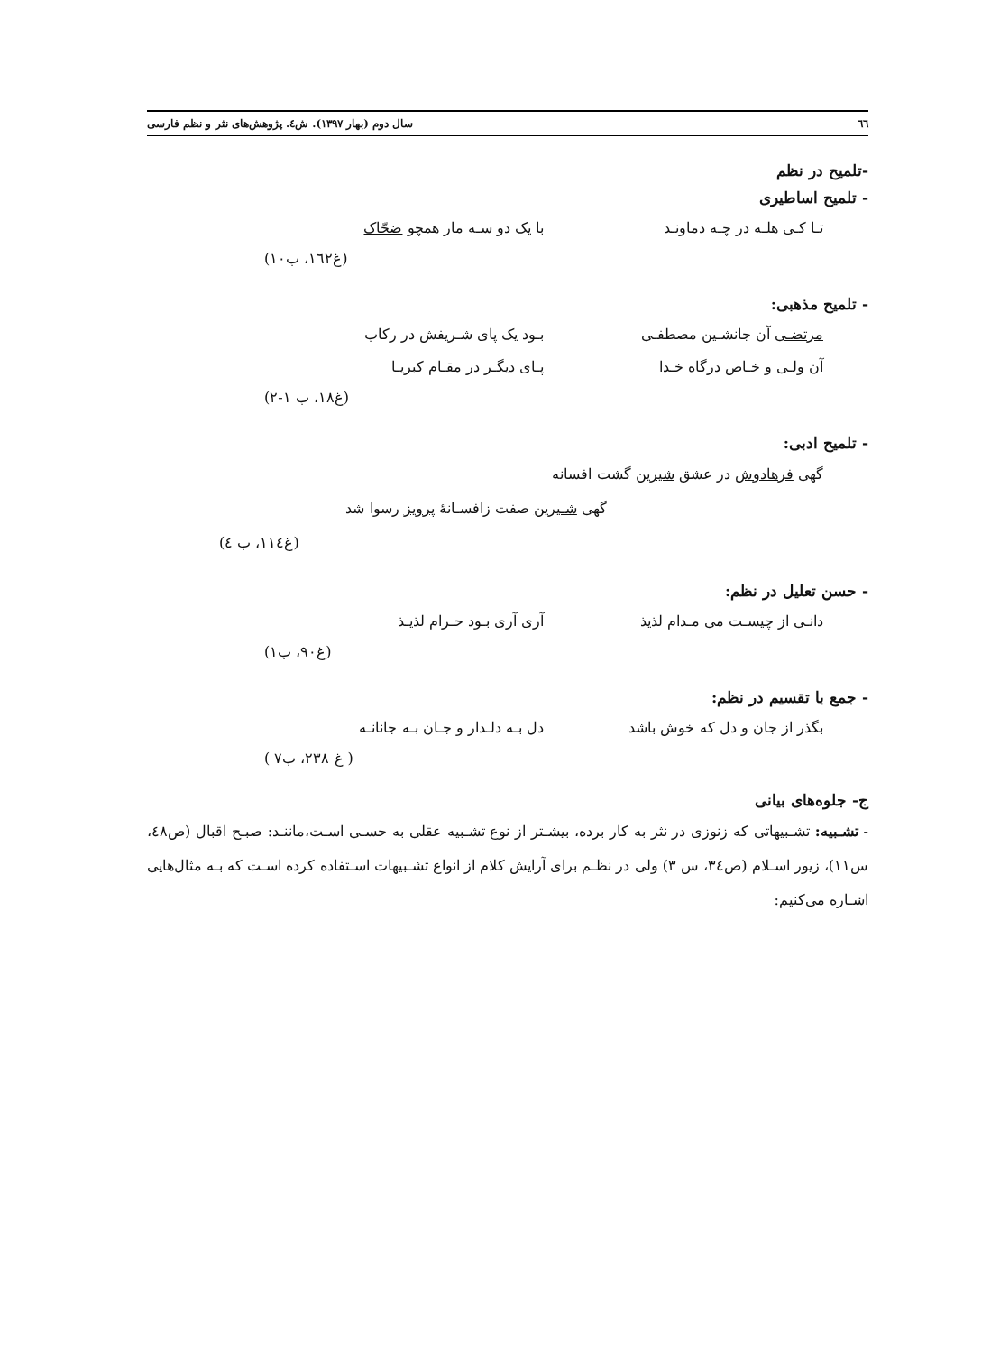٦٦ سال دوم (بهار ۱۳۹۷). ش٤. پژوهش‌های نثر و نظم فارسی
-تلمیح در نظم
- تلمیح اساطیری
تـا کـی هلـه در چـه دماونـد با یک دو سـه مار همچو ضحّاک
(غ۱٦۲، ب۱۰)
- تلمیح مذهبی:
مرتضـی آن جانشـین مصطفـی بـود یک پای شـریفش در رکاب
آن ولـی و خـاص درگاه خـدا پـای دیگـر در مقـام کبریـا
(غ۱۸، ب ۱-۲)
- تلمیح ادبی:
گهی فرهادوش در عشق شیرین گشت افسانه
گهی شـیرین صفت زافسـانهٔ پرویز رسوا شد
(غ۱۱٤، ب ٤)
- حسن تعلیل در نظم:
دانـی از چیسـت می مـدام لذیذ آری آری بـود حـرام لذیـذ
(غ۹۰، ب۱)
- جمع با تقسیم در نظم:
بگذر از جان و دل که خوش باشد دل بـه دلـدار و جـان بـه جانانـه
( غ ۲۳۸، ب۷ )
ج- جلوه‌های بیانی
- تشـبیه: تشـبیهاتی که زنوزی در نثر به کار برده، بیشـتر از نوع تشـبیه عقلی به حسـی اسـت،ماننـد: صبـح اقبال (ص٤۸، س۱۱)، زیور اسـلام (ص۳٤، س ۳) ولی در نظـم برای آرایش کلام از انواع تشـبیهات اسـتفاده کرده اسـت که بـه مثال‌هایی اشـاره می‌کنیم: